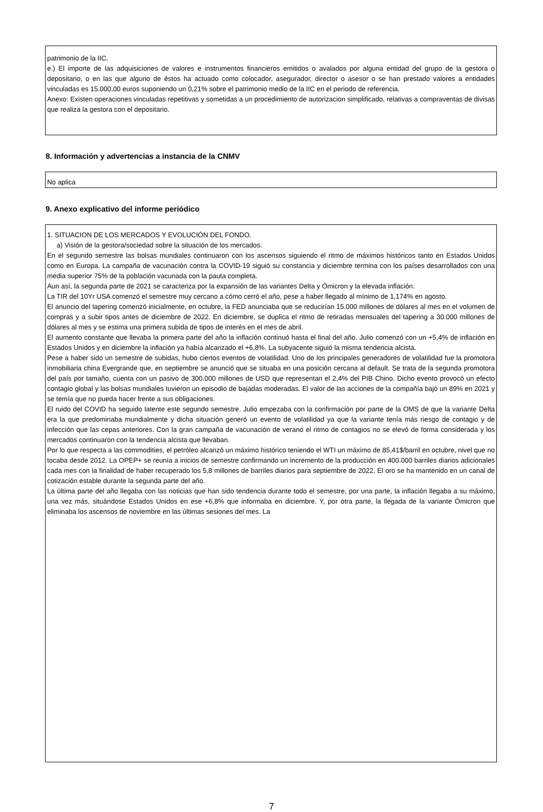patrimonio de la IIC.
e.) El importe de las adquisiciones de valores e instrumentos financieros emitidos o avalados por alguna entidad del grupo de la gestora o depositario, o en las que alguno de éstos ha actuado como colocador, asegurador, director o asesor o se han prestado valores a entidades vinculadas es 15.000,00 euros suponiendo un 0,21% sobre el patrimonio medio de la IIC en el periodo de referencia.
Anexo: Existen operaciones vinculadas repetitivas y sometidas a un procedimiento de autorizacion simplificado, relativas a compraventas de divisas que realiza la gestora con el depositario.
8. Información y advertencias a instancia de la CNMV
No aplica
9. Anexo explicativo del informe periódico
1. SITUACION DE LOS MERCADOS Y EVOLUCIÓN DEL FONDO.
a) Visión de la gestora/sociedad sobre la situación de los mercados.
En el segundo semestre las bolsas mundiales continuaron con los ascensos siguiendo el ritmo de máximos históricos tanto en Estados Unidos como en Europa. La campaña de vacunación contra la COVID-19 siguió su constancia y diciembre termina con los países desarrollados con una media superior 75% de la población vacunada con la pauta completa.
Aun así, la segunda parte de 2021 se caracteriza por la expansión de las variantes Delta y Ómicron y la elevada inflación.
La TIR del 10Yr USA comenzó el semestre muy cercano a cómo cerró el año, pese a haber llegado al mínimo de 1,174% en agosto.
El anuncio del tapering comenzó inicialmente, en octubre, la FED anunciaba que se reducirían 15.000 millones de dólares al mes en el volumen de compras y a subir tipos antes de diciembre de 2022. En diciembre, se duplica el ritmo de retiradas mensuales del tapering a 30.000 millones de dólares al mes y se estima una primera subida de tipos de interés en el mes de abril.
El aumento constante que llevaba la primera parte del año la inflación continuó hasta el final del año. Julio comenzó con un +5,4% de inflación en Estados Unidos y en diciembre la inflación ya había alcanzado el +6,8%. La subyacente siguió la misma tendencia alcista.
Pese a haber sido un semestre de subidas, hubo ciertos eventos de volatilidad. Uno de los principales generadores de volatilidad fue la promotora inmobiliaria china Evergrande que, en septiembre se anunció que se situaba en una posición cercana al default. Se trata de la segunda promotora del país por tamaño, cuenta con un pasivo de 300.000 millones de USD que representan el 2,4% del PIB Chino. Dicho evento provocó un efecto contagio global y las bolsas mundiales tuvieron un episodio de bajadas moderadas. El valor de las acciones de la compañía bajó un 89% en 2021 y se temía que no pueda hacer frente a sus obligaciones.
El ruido del COVID ha seguido latente este segundo semestre. Julio empezaba con la confirmación por parte de la OMS de que la variante Delta era la que predominaba mundialmente y dicha situación generó un evento de volatilidad ya que la variante tenía más riesgo de contagio y de infección que las cepas anteriores. Con la gran campaña de vacunación de verano el ritmo de contagios no se elevó de forma considerada y los mercados continuaron con la tendencia alcista que llevaban.
Por lo que respecta a las commodities, el petróleo alcanzó un máximo histórico teniendo el WTI un máximo de 85,41$/barril en octubre, nivel que no tocaba desde 2012. La OPEP+ se reunía a inicios de semestre confirmando un incremento de la producción en 400.000 barriles diarios adicionales cada mes con la finalidad de haber recuperado los 5,8 millones de barriles diarios para septiembre de 2022. El oro se ha mantenido en un canal de cotización estable durante la segunda parte del año.
La última parte del año llegaba con las noticias que han sido tendencia durante todo el semestre, por una parte, la inflación llegaba a su máximo, una vez más, situándose Estados Unidos en ese +6,8% que informaba en diciembre. Y, por otra parte, la llegada de la variante Ómicron que eliminaba los ascensos de noviembre en las últimas sesiones del mes. La
7